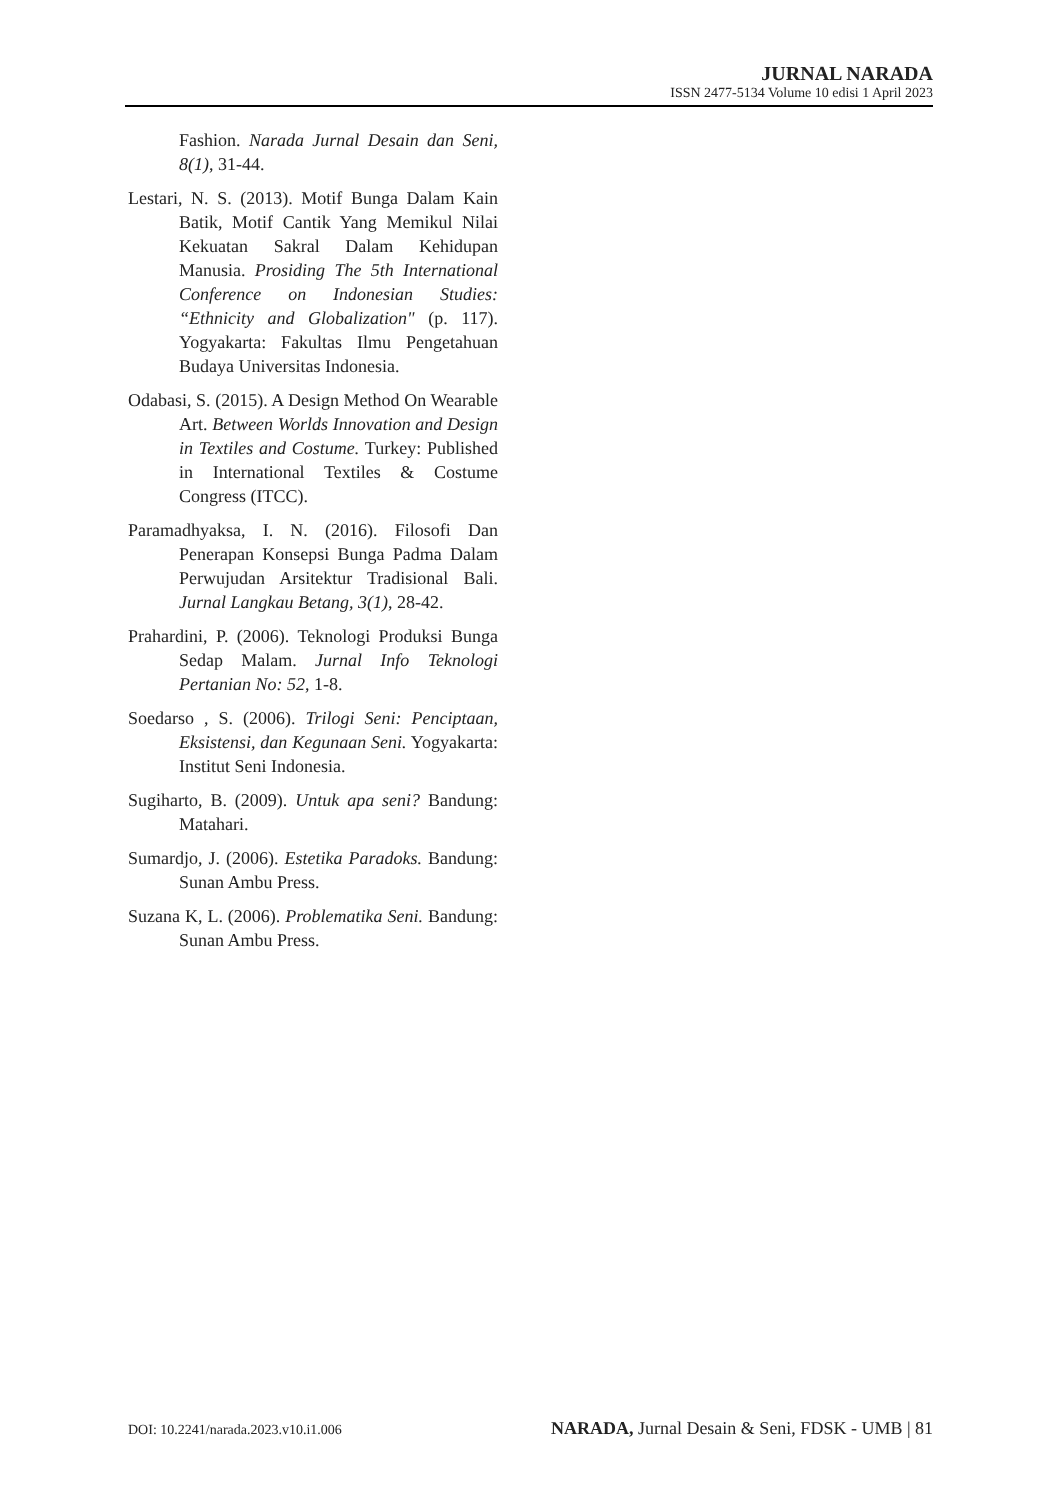JURNAL NARADA
ISSN 2477-5134 Volume 10 edisi 1 April 2023
Fashion. Narada Jurnal Desain dan Seni, 8(1), 31-44.
Lestari, N. S. (2013). Motif Bunga Dalam Kain Batik, Motif Cantik Yang Memikul Nilai Kekuatan Sakral Dalam Kehidupan Manusia. Prosiding The 5th International Conference on Indonesian Studies: “Ethnicity and Globalization" (p. 117). Yogyakarta: Fakultas Ilmu Pengetahuan Budaya Universitas Indonesia.
Odabasi, S. (2015). A Design Method On Wearable Art. Between Worlds Innovation and Design in Textiles and Costume. Turkey: Published in International Textiles & Costume Congress (ITCC).
Paramadhyaksa, I. N. (2016). Filosofi Dan Penerapan Konsepsi Bunga Padma Dalam Perwujudan Arsitektur Tradisional Bali. Jurnal Langkau Betang, 3(1), 28-42.
Prahardini, P. (2006). Teknologi Produksi Bunga Sedap Malam. Jurnal Info Teknologi Pertanian No: 52, 1-8.
Soedarso , S. (2006). Trilogi Seni: Penciptaan, Eksistensi, dan Kegunaan Seni. Yogyakarta: Institut Seni Indonesia.
Sugiharto, B. (2009). Untuk apa seni? Bandung: Matahari.
Sumardjo, J. (2006). Estetika Paradoks. Bandung: Sunan Ambu Press.
Suzana K, L. (2006). Problematika Seni. Bandung: Sunan Ambu Press.
DOI: 10.2241/narada.2023.v10.i1.006 NARADA, Jurnal Desain & Seni, FDSK - UMB | 81